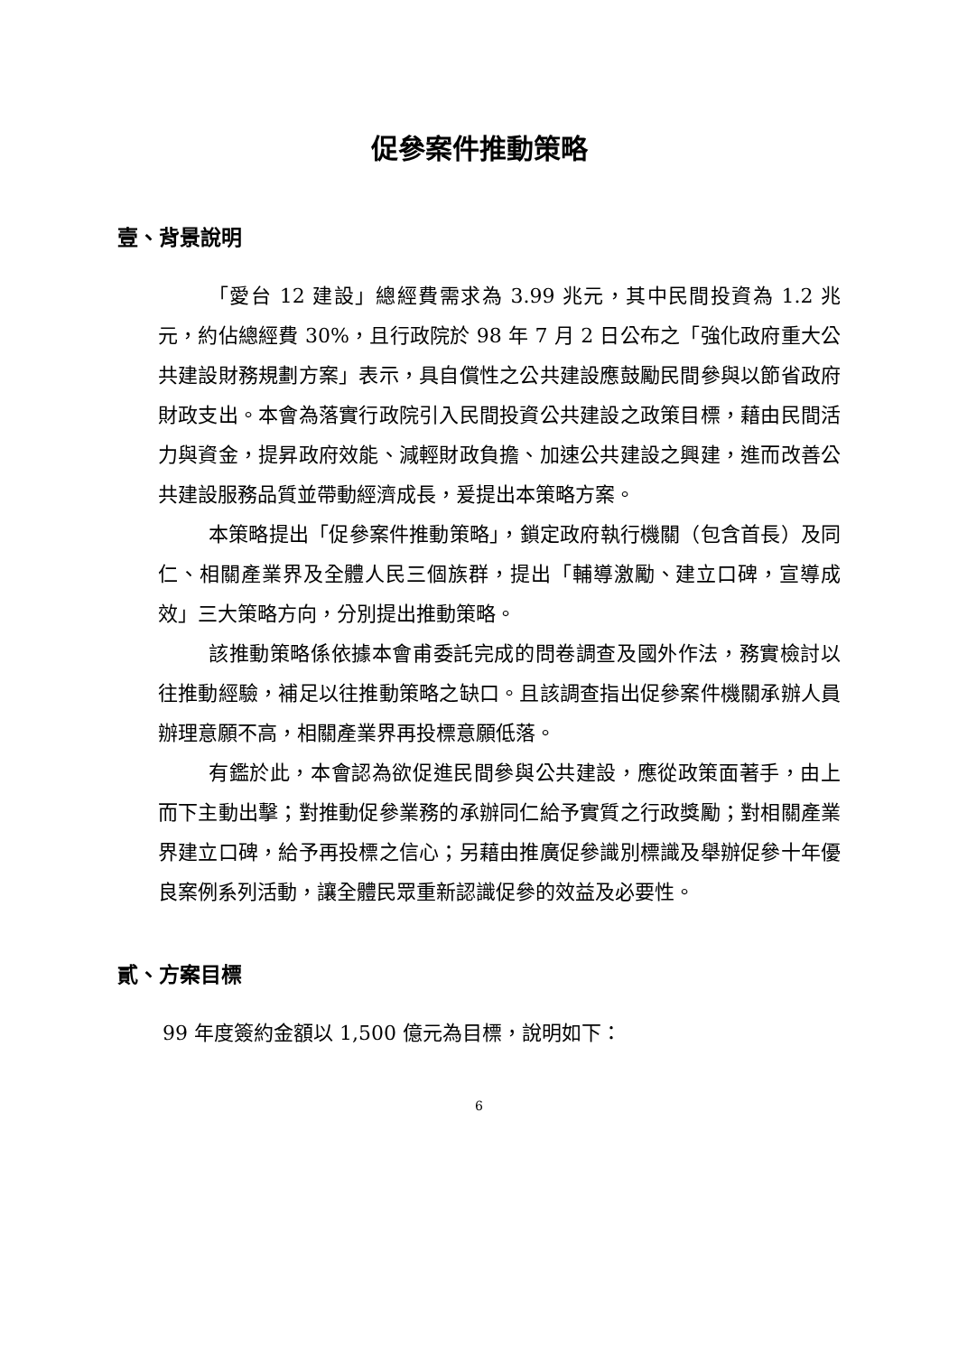促參案件推動策略
壹、背景說明
「愛台 12 建設」總經費需求為 3.99 兆元，其中民間投資為 1.2 兆元，約佔總經費 30%，且行政院於 98 年 7 月 2 日公布之「強化政府重大公共建設財務規劃方案」表示，具自償性之公共建設應鼓勵民間參與以節省政府財政支出。本會為落實行政院引入民間投資公共建設之政策目標，藉由民間活力與資金，提昇政府效能、減輕財政負擔、加速公共建設之興建，進而改善公共建設服務品質並帶動經濟成長，爰提出本策略方案。
本策略提出「促參案件推動策略」，鎖定政府執行機關（包含首長）及同仁、相關產業界及全體人民三個族群，提出「輔導激勵、建立口碑，宣導成效」三大策略方向，分別提出推動策略。
該推動策略係依據本會甫委託完成的問卷調查及國外作法，務實檢討以往推動經驗，補足以往推動策略之缺口。且該調查指出促參案件機關承辦人員辦理意願不高，相關產業界再投標意願低落。
有鑑於此，本會認為欲促進民間參與公共建設，應從政策面著手，由上而下主動出擊；對推動促參業務的承辦同仁給予實質之行政獎勵；對相關產業界建立口碑，給予再投標之信心；另藉由推廣促參識別標識及舉辦促參十年優良案例系列活動，讓全體民眾重新認識促參的效益及必要性。
貳、方案目標
99 年度簽約金額以 1,500 億元為目標，說明如下：
6